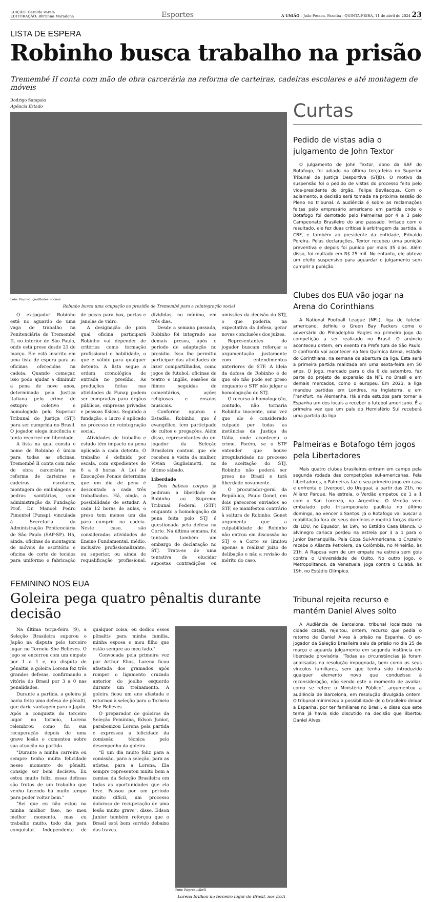EDIÇÃO: Geraldo Varela
EDITORAÇÃO: Bhrunno Maradona
Esportes
A UNIÃO – João Pessoa, Paraíba - QUINTA-FEIRA, 11 de abril de 2024 23
LISTA DE ESPERA
Robinho busca trabalho na prisão
Tremembé II conta com mão de obra carcerária na reforma de carteiras, cadeiras escolares e até montagem de móveis
Rodrigo Sampaio
Agência Estado
Foto: Reprodução/Redes Sociais
Robinho busca uma ocupação no presídio de Tremembé para a reintegração social
O ex-jogador Robinho está no aguardo de uma vaga de trabalho na Penitenciária de Tremembé II, no interior de São Paulo, onde está preso desde 21 de março. Ele está inscrito em uma lista de espera para as oficinas oferecidas na cadeia. Quando começar, isso pode ajudar a diminuir a pena de nove anos, determinada pela Justiça italiana pelo crime de estupro coletivo e homologada pelo Superior Tribunal de Justiça (STJ) para ser cumprida no Brasil. O jogador alega inocência e tenta recorrer em liberdade.
A lista na qual consta o nome de Robinho é única para todas as oficinas. Tremembé II conta com mão de obra carcerária na reforma de carteiras e cadeiras escolares, montagem de embalagens e pedras sanitárias, com administração da Fundação Prof. Dr. Manoel Pedro Pimentel (Funap), vinculada à Secretaria da Administração Penitenciária de São Paulo (SAP-SP). Há, ainda, oficinas de montagem de móveis de escritório e oficina de corte de tecidos para uniforme e fabricação de peças para box, portas e janelas de vidro.
A designação de para qual oficina participará Robinho vai depender de critérios como formação profissional e habilidade, o que é válido para qualquer detento. A lista segue a ordem cronológica de entrada no presídio. As produções feitas nas atividades da Funap podem ser compradas para órgãos públicos, empresas privadas e pessoas físicas. Segundo a fundação, o lucro é aplicado no processo de reintegração social.
Atividades de trabalho e estudo têm impacto na pena aplicada a cada detento. O trabalho é definido por escala, com expedientes de 6 a 8 horas. A Lei de Execuções Penais determina que um dia de pena é descontado a cada três trabalhados. Há, ainda, a possibilidade de estudar. A cada 12 horas de aulas, o preso tem menos um dia para cumprir na cadeia. Neste caso, são consideradas atividades de Ensino Fundamental, médio, inclusive profissionalizante, ou superior, ou ainda de requalificação profissional, divididas, no mínimo, em três dias.
Desde a semana passada, Robinho foi integrado aos demais presos, após o período de adaptação no presídio. Isso lhe permitiu participar das atividades de lazer compartilhadas, como jogos de futebol, oficinas de teatro e inglês, sessões de filmes seguidas de comentários, ações religiosas e ensaios musicais.
Conforme apurou o Estadão, Robinho, que é evangélico, tem participado de cultos e pregações. Além disso, representantes do ex-jogador da Seleção Brasileira contam que ele recebeu a visita da mulher, Vivian Guglielmetti, no último sábado.
Liberdade
Dois habeas corpus já pediram a liberdade de Robinho ao Supremo Tribunal Federal (STF) enquanto a homologação da pena feita pelo STJ é questionada pela defesa na Corte. Na última semana, foi tentado também um embargo de declaração no STJ. Trata-se de uma tentativa de elucidar supostas contradições ou omissões da decisão do STJ, o que poderia, na expectativa da defesa, gerar novas conclusões dos juízes.
Representantes do jogador buscam reforçar a argumentação justamente com entendimentos anteriores do STF. A ideia da defesa de Robinho é de que ele não pode ser preso enquanto o STF não julgar a homologação do STJ.
O recurso à homologação, contudo, não tornaria Robinho inocente, uma vez que ele é considerado culpado por todas as instâncias da Justiça da Itália, onde aconteceu o crime. Porém, se o STF entender que houve irregularidade no processo de aceitação do STJ, Robinho não poderá ser preso no Brasil e terá liberdade novamente.
O procurador-geral da República, Paulo Gonet, em dois pareceres enviados ao STF, se manifestou contrário à soltura de Robinho. Gonet argumenta que a culpabilidade de Robinho não entrou em discussão no STJ e a Corte se limitou apenas a realizar juízo de delibação e não a revisão do mérito do caso.
FEMININO NOS EUA
Goleira pega quatro pênaltis durante decisão
Na última terça-feira (9), a Seleção Brasileira superou o Japão na disputa pelo terceiro lugar no Torneio She Believes. O jogo se encerrou com um empate por 1 a 1 e, na disputa de pênaltis, a goleira Lorena fez três grandes defesas, confirmando a vitória do Brasil por 3 a 0 nas penalidades.
Durante a partida, a goleira já havia feito uma defesa de pênalti, que daria vantagem para o Japão. Após a conquista do terceiro lugar no torneio, Lorena relembrou como foi sua recuperação depois de uma grave lesão e comentou sobre sua atuação na partida.
"Durante a minha carreira eu sempre tenho muita felicidade nesse momento de pênalti, consigo ser bem decisiva. Eu estou muito feliz, essas defesas são frutos de um trabalho que venho fazendo há muito tempo para poder voltar bem."
"Sei que eu não estou na minha melhor fase, no meu melhor momento, mas eu trabalho muito, todo dia, para conquistar. Independente de qualquer coisa, eu dedico esses pênaltis para minha família, minha esposa e meu filho que estão sempre ao meu lado."
Convocada pela primeira vez por Arthur Elias, Lorena ficou afastada dos gramados após romper o ligamento cruzado anterior do joelho esquerdo durante um treinamento. A goleira ficou um ano afastada e retornou à seleção para o Torneio She Believes.
O preparador de goleiros da Seleção Feminina, Edson Junior, parabenizou Lorena pela partida e expressou a felicidade da comissão técnica pelo desempenho da goleira.
"É um dia muito feliz para a comissão, para a seleção, para as atletas, para a Lorena. Ela sempre representou muito bem a camisa da Seleção Brasileira em todas as oportunidades que ela teve. Passou por um período muito difícil, um processo doloroso de recuperação de uma lesão muito grave", disse. Edson Junior também reforçou que o Brasil está bem servido debaixo das traves.
Foto: Reprodução/X
Lorena brilhou no terceiro lugar do Brasil, nos EUA
Curtas
Pedido de vistas adia o julgamento de John Textor
O julgamento de John Textor, dono da SAF do Botafogo, foi adiado na última terça-feira no Superior Tribunal de Justiça Desportiva (STJD). O motivo da suspensão foi o pedido de vistas do processo feito pelo vice-presidente do órgão, Felipe Bevilacqua. Com o adiamento, a decisão será tomada na próxima sessão do Pleno no tribunal. A audiência é sobre as reclamações feitas pelo empresário americano em partida onde o Botafogo foi derrotado pelo Palmeiras por 4 a 3 pelo Campeonato Brasileiro do ano passado. Irritado com o resultado, ele fez duas críticas à arbitragem da partida, à CBF, e também ao presidente da entidade, Ednaldo Pereira. Pelas declarações, Textor recebeu uma punição preventiva e depois foi punido por mais 35 dias. Além disso, foi multado em R$ 25 mil. No entanto, ele obteve um efeito suspensivo para aguardar o julgamento sem cumprir a punição.
Clubes dos EUA vão jogar na Arena do Corinthians
A National Football League (NFL), liga de futebol americano, definiu o Green Bay Packers como o adversário do Philadelphia Eagles no primeiro jogo da competição a ser realizado no Brasil. O anúncio aconteceu ontem, em evento na Prefeitura de São Paulo. O confronto vai acontecer na Neo Química Arena, estádio do Corinthians, na semana de abertura da liga. Esta será a primeira partida realizada em uma sexta-feira em 50 anos. O jogo, marcado para o dia 6 de setembro, faz parte do projeto de expansão da NFL no Brasil e em demais mercados, como o europeu. Em 2023, a liga mandou partidas em Londres, na Inglaterra, e em Frankfurt, na Alemanha. Há ainda estudos para tornar a Espanha um dos locais a receber o futebol americano. É a primeira vez que um país do Hemisfério Sul receberá uma partida da liga.
Palmeiras e Botafogo têm jogos pela Libertadores
Mais quatro clubes brasileiros entram em campo pela segunda rodada das competições sul-americanas. Pela Libertadores, o Palmeiras faz o seu primeiro jogo em casa e enfrenta o Liverpool, do Uruguai, a partir das 21h, no Allianz Parque. Na estreia, o Verdão empatou de 1 a 1 com o San Lorenzo, na Argentina. O Verdão vem embalado pelo tricampeonato paulista no último domingo, ao vencer o Santos. Já o Botafogo vai buscar a reabilitação fora de seus domínios e medirá forças diante da LDU, no Equador, às 19h, no Estádio Casa Blanca. O alvinegro carioca perdeu na estreia por 3 a 1 para o Junior Barranquilla. Pela Copa Sul-Americana, o Cruzeiro recebe o Alianza Petrolera, da Colômbia, no Mineirão, às 21h. A Raposa vem de um empate na estreia sem gols contra o Universidade de Quito. No outro jogo, o Metropolitanos, da Venezuela, joga contra o Cuiabá, às 19h, no Estádio Olímpico.
Tribunal rejeita recurso e mantém Daniel Alves solto
A Audiência de Barcelona, tribunal localizado na cidade catalã, rejeitou, ontem, recurso que pedia o retorno de Daniel Alves à prisão na Espanha. O ex-jogador da Seleção Brasileira saiu da prisão no dia 25 de março e aguarda julgamento em segunda instância em liberdade provisória. "Todas as circunstâncias já foram analisadas na resolução impugnada, bem como os seus vínculos familiares, sem que tenha sido introduzido qualquer elemento novo que conduzisse à reconsideração, não sendo este o momento de avaliar, como se refere o Ministério Público", argumentou a audiência de Barcelona, em resolução divulgada ontem. O tribunal minimizou a possibilidade de o brasileiro deixar a Espanha, por ter familiares no Brasil, e disse que este tema já havia sido discutido na decisão que libertou Daniel Alves.